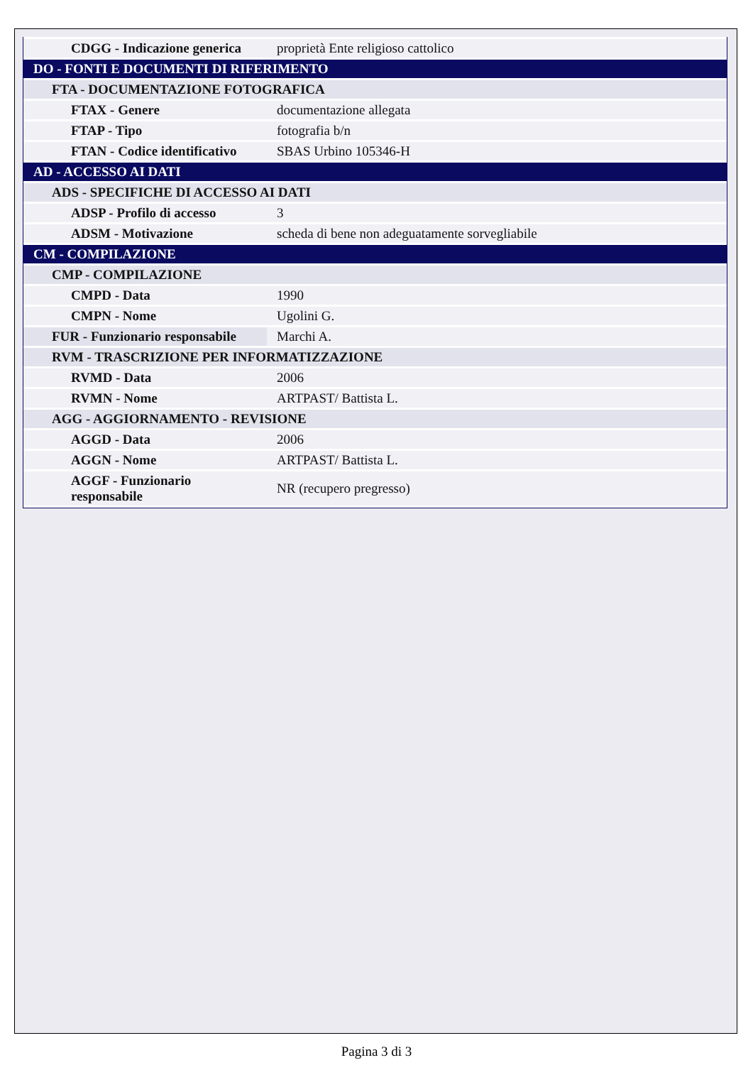| CDGG - Indicazione generica | proprietà Ente religioso cattolico |
| DO - FONTI E DOCUMENTI DI RIFERIMENTO | |
| FTA - DOCUMENTAZIONE FOTOGRAFICA | |
| FTAX - Genere | documentazione allegata |
| FTAP - Tipo | fotografia b/n |
| FTAN - Codice identificativo | SBAS Urbino 105346-H |
| AD - ACCESSO AI DATI | |
| ADS - SPECIFICHE DI ACCESSO AI DATI | |
| ADSP - Profilo di accesso | 3 |
| ADSM - Motivazione | scheda di bene non adeguatamente sorvegliabile |
| CM - COMPILAZIONE | |
| CMP - COMPILAZIONE | |
| CMPD - Data | 1990 |
| CMPN - Nome | Ugolini G. |
| FUR - Funzionario responsabile | Marchi A. |
| RVM - TRASCRIZIONE PER INFORMATIZZAZIONE | |
| RVMD - Data | 2006 |
| RVMN - Nome | ARTPAST/ Battista L. |
| AGG - AGGIORNAMENTO - REVISIONE | |
| AGGD - Data | 2006 |
| AGGN - Nome | ARTPAST/ Battista L. |
| AGGF - Funzionario responsabile | NR (recupero pregresso) |
Pagina 3 di 3